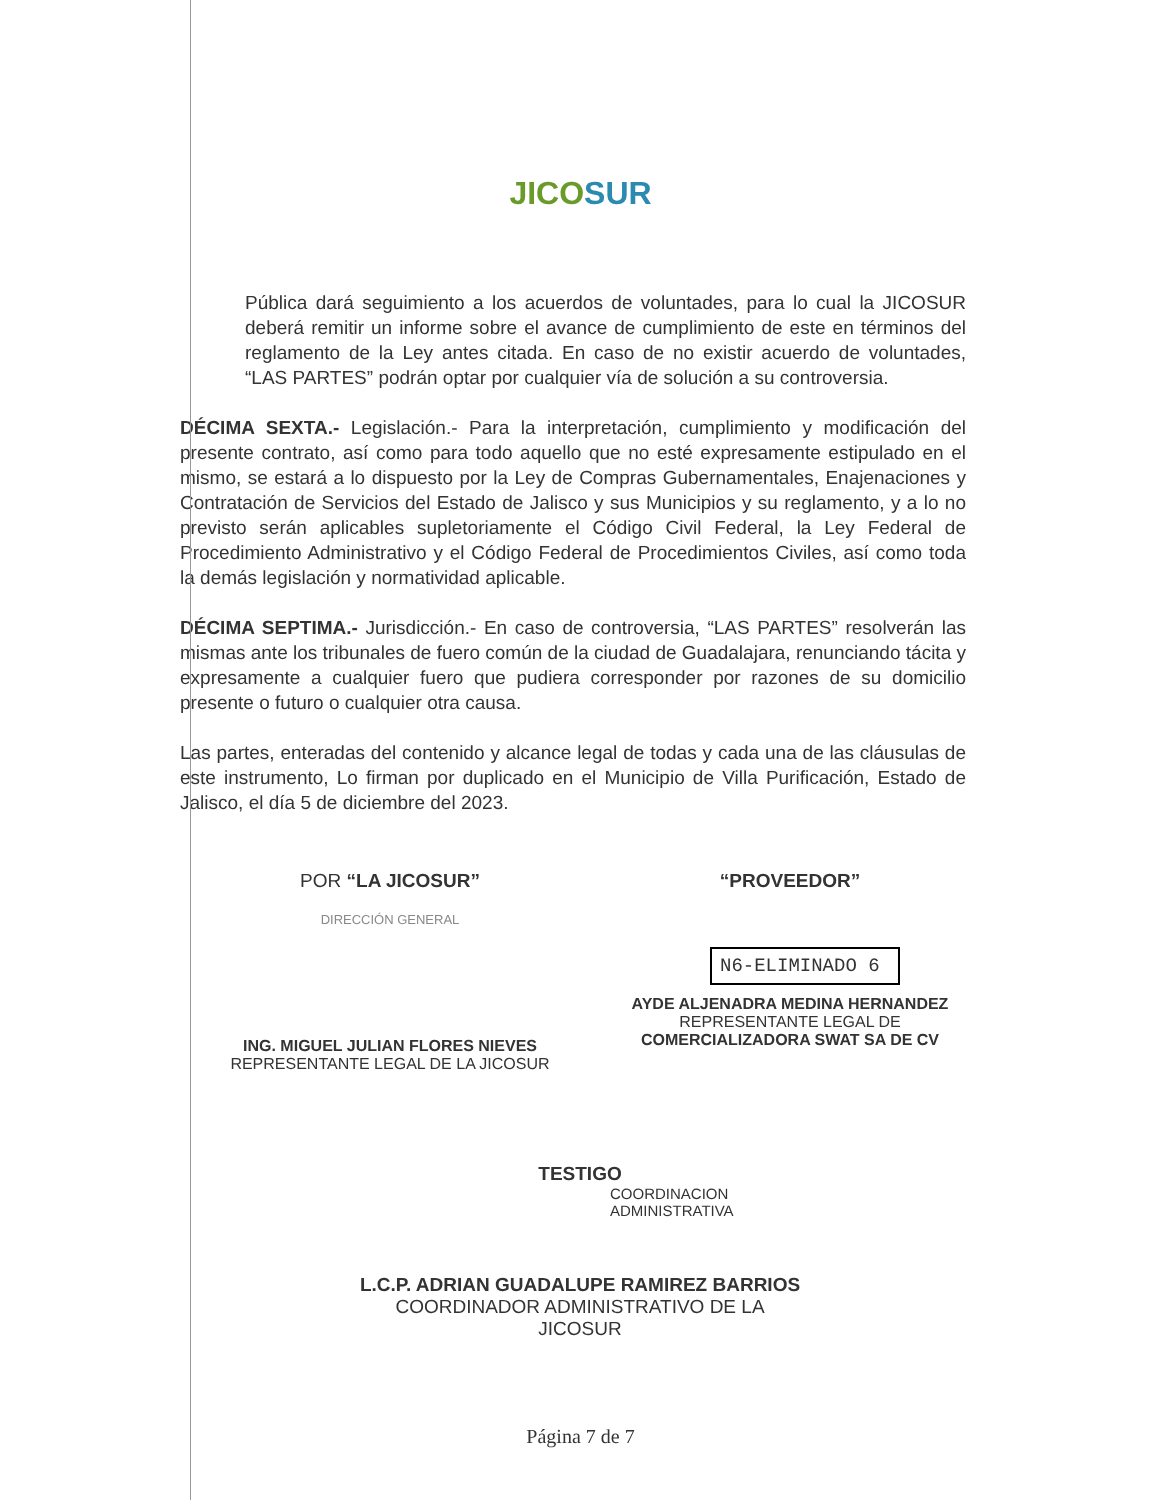JICOSUR
Pública dará seguimiento a los acuerdos de voluntades, para lo cual la JICOSUR deberá remitir un informe sobre el avance de cumplimiento de este en términos del reglamento de la Ley antes citada. En caso de no existir acuerdo de voluntades, “LAS PARTES” podrán optar por cualquier vía de solución a su controversia.
DÉCIMA SEXTA.- Legislación.- Para la interpretación, cumplimiento y modificación del presente contrato, así como para todo aquello que no esté expresamente estipulado en el mismo, se estará a lo dispuesto por la Ley de Compras Gubernamentales, Enajenaciones y Contratación de Servicios del Estado de Jalisco y sus Municipios y su reglamento, y a lo no previsto serán aplicables supletoriamente el Código Civil Federal, la Ley Federal de Procedimiento Administrativo y el Código Federal de Procedimientos Civiles, así como toda la demás legislación y normatividad aplicable.
DÉCIMA SEPTIMA.- Jurisdicción.- En caso de controversia, “LAS PARTES” resolverán las mismas ante los tribunales de fuero común de la ciudad de Guadalajara, renunciando tácita y expresamente a cualquier fuero que pudiera corresponder por razones de su domicilio presente o futuro o cualquier otra causa.
Las partes, enteradas del contenido y alcance legal de todas y cada una de las cláusulas de este instrumento, Lo firman por duplicado en el Municipio de Villa Purificación, Estado de Jalisco, el día 5 de diciembre del 2023.
POR “LA JICOSUR”
DIRECCIÓN GENERAL
ING. MIGUEL JULIAN FLORES NIEVES
REPRESENTANTE LEGAL DE LA JICOSUR
“PROVEEDOR”
N6-ELIMINADO 6
AYDE ALJENADRA MEDINA HERNANDEZ
REPRESENTANTE LEGAL DE
COMERCIALIZADORA SWAT SA DE CV
TESTIGO
COORDINACION
ADMINISTRATIVA
L.C.P. ADRIAN GUADALUPE RAMIREZ BARRIOS
COORDINADOR ADMINISTRATIVO DE LA
JICOSUR
Página 7 de 7